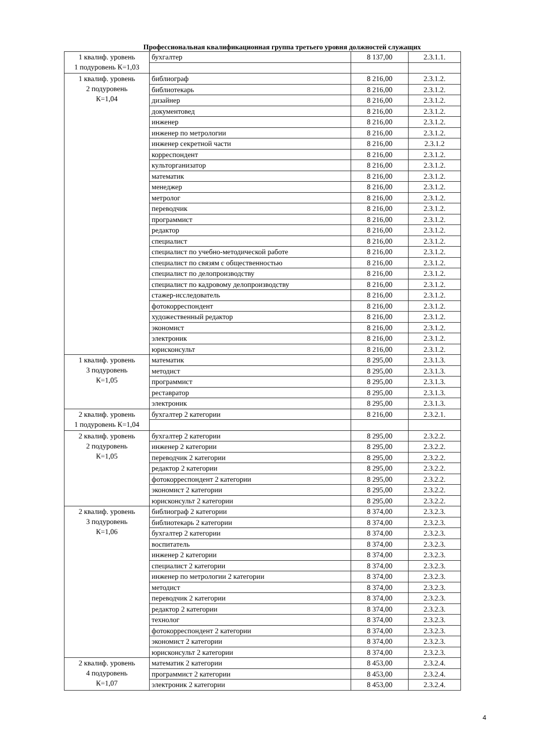Профессиональная квалификационная группа третьего уровня должностей служащих
| 1 квалиф. уровень 1 подуровень К=1,03 | бухгалтер | 8 137,00 | 2.3.1.1. |
| 1 квалиф. уровень 2 подуровень К=1,04 | библиограф | 8 216,00 | 2.3.1.2. |
| | библиотекарь | 8 216,00 | 2.3.1.2. |
| | дизайнер | 8 216,00 | 2.3.1.2. |
| | документовед | 8 216,00 | 2.3.1.2. |
| | инженер | 8 216,00 | 2.3.1.2. |
| | инженер по метрологии | 8 216,00 | 2.3.1.2. |
| | инженер секретной части | 8 216,00 | 2.3.1.2 |
| | корреспондент | 8 216,00 | 2.3.1.2. |
| | культорганизатор | 8 216,00 | 2.3.1.2. |
| | математик | 8 216,00 | 2.3.1.2. |
| | менеджер | 8 216,00 | 2.3.1.2. |
| | метролог | 8 216,00 | 2.3.1.2. |
| | переводчик | 8 216,00 | 2.3.1.2. |
| | программист | 8 216,00 | 2.3.1.2. |
| | редактор | 8 216,00 | 2.3.1.2. |
| | специалист | 8 216,00 | 2.3.1.2. |
| | специалист по учебно-методической работе | 8 216,00 | 2.3.1.2. |
| | специалист по связям с общественностью | 8 216,00 | 2.3.1.2. |
| | специалист по делопроизводству | 8 216,00 | 2.3.1.2. |
| | специалист по кадровому делопроизводству | 8 216,00 | 2.3.1.2. |
| | стажер-исследователь | 8 216,00 | 2.3.1.2. |
| | фотокорреспондент | 8 216,00 | 2.3.1.2. |
| | художественный редактор | 8 216,00 | 2.3.1.2. |
| | экономист | 8 216,00 | 2.3.1.2. |
| | электроник | 8 216,00 | 2.3.1.2. |
| | юрисконсульт | 8 216,00 | 2.3.1.2. |
| 1 квалиф. уровень 3 подуровень К=1,05 | математик | 8 295,00 | 2.3.1.3. |
| | методист | 8 295,00 | 2.3.1.3. |
| | программист | 8 295,00 | 2.3.1.3. |
| | реставратор | 8 295,00 | 2.3.1.3. |
| | электроник | 8 295,00 | 2.3.1.3. |
| 2 квалиф. уровень 1 подуровень К=1,04 | бухгалтер 2 категории | 8 216,00 | 2.3.2.1. |
| 2 квалиф. уровень 2 подуровень К=1,05 | бухгалтер 2 категории | 8 295,00 | 2.3.2.2. |
| | инженер 2 категории | 8 295,00 | 2.3.2.2. |
| | переводчик 2 категории | 8 295,00 | 2.3.2.2. |
| | редактор 2 категории | 8 295,00 | 2.3.2.2. |
| | фотокорреспондент 2 категории | 8 295,00 | 2.3.2.2. |
| | экономист 2 категории | 8 295,00 | 2.3.2.2. |
| | юрисконсульт 2 категории | 8 295,00 | 2.3.2.2. |
| 2 квалиф. уровень 3 подуровень К=1,06 | библиограф 2 категории | 8 374,00 | 2.3.2.3. |
| | библиотекарь 2 категории | 8 374,00 | 2.3.2.3. |
| | бухгалтер 2 категории | 8 374,00 | 2.3.2.3. |
| | воспитатель | 8 374,00 | 2.3.2.3. |
| | инженер 2 категории | 8 374,00 | 2.3.2.3. |
| | специалист 2 категории | 8 374,00 | 2.3.2.3. |
| | инженер по метрологии 2 категории | 8 374,00 | 2.3.2.3. |
| | методист | 8 374,00 | 2.3.2.3. |
| | переводчик 2 категории | 8 374,00 | 2.3.2.3. |
| | редактор 2 категории | 8 374,00 | 2.3.2.3. |
| | технолог | 8 374,00 | 2.3.2.3. |
| | фотокорреспондент 2 категории | 8 374,00 | 2.3.2.3. |
| | экономист 2 категории | 8 374,00 | 2.3.2.3. |
| | юрисконсульт 2 категории | 8 374,00 | 2.3.2.3. |
| 2 квалиф. уровень 4 подуровень К=1,07 | математик 2 категории | 8 453,00 | 2.3.2.4. |
| | программист 2 категории | 8 453,00 | 2.3.2.4. |
| | электроник 2 категории | 8 453,00 | 2.3.2.4. |
4